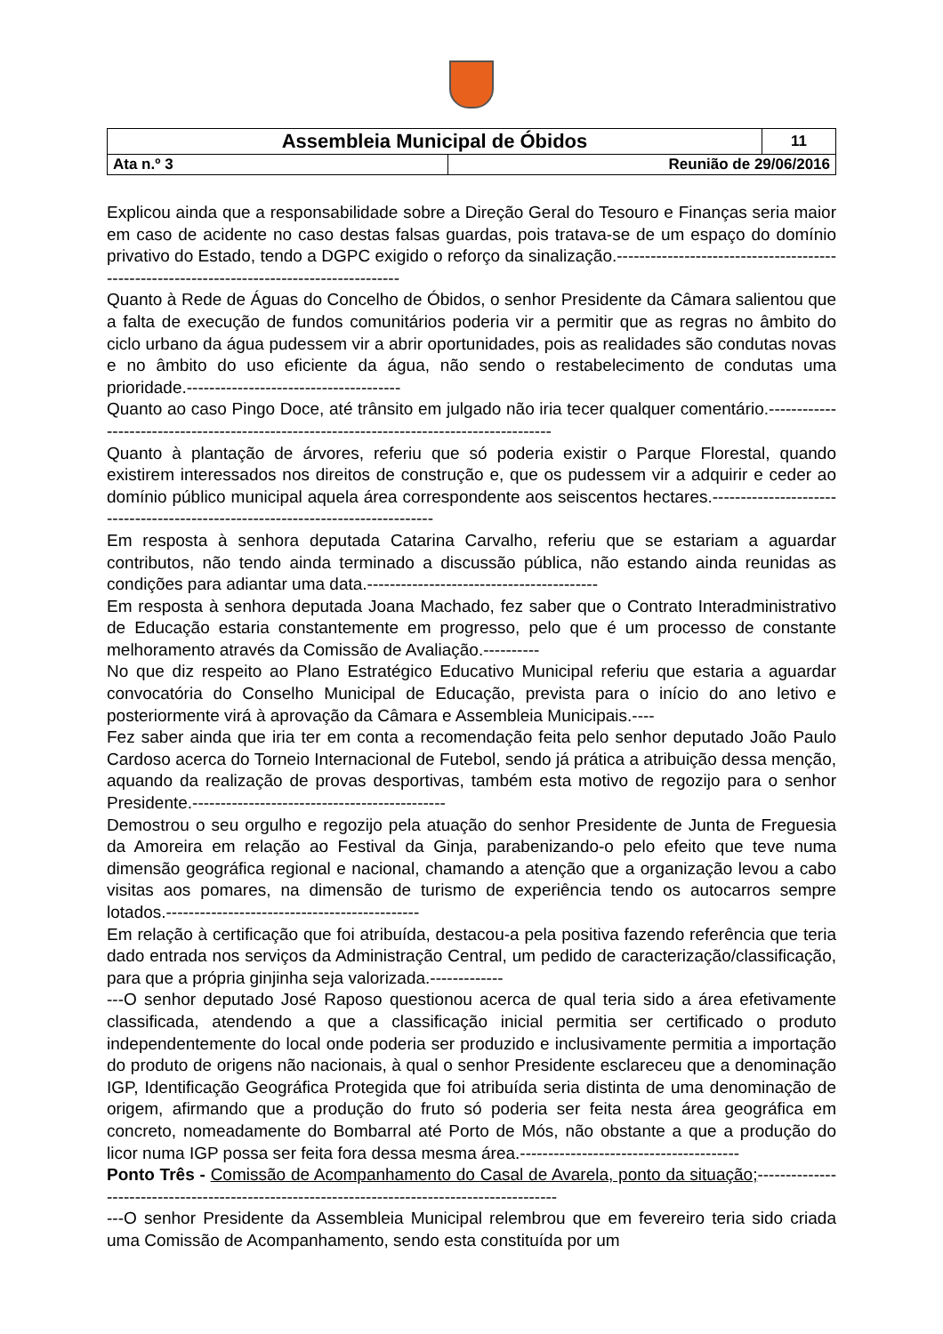| Assembleia Municipal de Óbidos | | 11 |
| Ata n.º 3 | Reunião de 29/06/2016 | |
Explicou ainda que a responsabilidade sobre a Direção Geral do Tesouro e Finanças seria maior em caso de acidente no caso destas falsas guardas, pois tratava-se de um espaço do domínio privativo do Estado, tendo a DGPC exigido o reforço da sinalização.-------------------------------------------------------------------------------------------
Quanto à Rede de Águas do Concelho de Óbidos, o senhor Presidente da Câmara salientou que a falta de execução de fundos comunitários poderia vir a permitir que as regras no âmbito do ciclo urbano da água pudessem vir a abrir oportunidades, pois as realidades são condutas novas e no âmbito do uso eficiente da água, não sendo o restabelecimento de condutas uma prioridade.--------------------------------------
Quanto ao caso Pingo Doce, até trânsito em julgado não iria tecer qualquer comentário.-------------------------------------------------------------------------------------------
Quanto à plantação de árvores, referiu que só poderia existir o Parque Florestal, quando existirem interessados nos direitos de construção e, que os pudessem vir a adquirir e ceder ao domínio público municipal aquela área correspondente aos seiscentos hectares.--------------------------------------------------------------------------------
Em resposta à senhora deputada Catarina Carvalho, referiu que se estariam a aguardar contributos, não tendo ainda terminado a discussão pública, não estando ainda reunidas as condições para adiantar uma data.-----------------------------------------
Em resposta à senhora deputada Joana Machado, fez saber que o Contrato Interadministrativo de Educação estaria constantemente em progresso, pelo que é um processo de constante melhoramento através da Comissão de Avaliação.----------
No que diz respeito ao Plano Estratégico Educativo Municipal referiu que estaria a aguardar convocatória do Conselho Municipal de Educação, prevista para o início do ano letivo e posteriormente virá à aprovação da Câmara e Assembleia Municipais.----
Fez saber ainda que iria ter em conta a recomendação feita pelo senhor deputado João Paulo Cardoso acerca do Torneio Internacional de Futebol, sendo já prática a atribuição dessa menção, aquando da realização de provas desportivas, também esta motivo de regozijo para o senhor Presidente.---------------------------------------------
Demostrou o seu orgulho e regozijo pela atuação do senhor Presidente de Junta de Freguesia da Amoreira em relação ao Festival da Ginja, parabenizando-o pelo efeito que teve numa dimensão geográfica regional e nacional, chamando a atenção que a organização levou a cabo visitas aos pomares, na dimensão de turismo de experiência tendo os autocarros sempre lotados.---------------------------------------------
Em relação à certificação que foi atribuída, destacou-a pela positiva fazendo referência que teria dado entrada nos serviços da Administração Central, um pedido de caracterização/classificação, para que a própria ginjinha seja valorizada.-------------
---O senhor deputado José Raposo questionou acerca de qual teria sido a área efetivamente classificada, atendendo a que a classificação inicial permitia ser certificado o produto independentemente do local onde poderia ser produzido e inclusivamente permitia a importação do produto de origens não nacionais, à qual o senhor Presidente esclareceu que a denominação IGP, Identificação Geográfica Protegida que foi atribuída seria distinta de uma denominação de origem, afirmando que a produção do fruto só poderia ser feita nesta área geográfica em concreto, nomeadamente do Bombarral até Porto de Mós, não obstante a que a produção do licor numa IGP possa ser feita fora dessa mesma área.---------------------------------------
Ponto Três - Comissão de Acompanhamento do Casal de Avarela, ponto da situação;----------------------------------------------------------------------------------------------
---O senhor Presidente da Assembleia Municipal relembrou que em fevereiro teria sido criada uma Comissão de Acompanhamento, sendo esta constituída por um